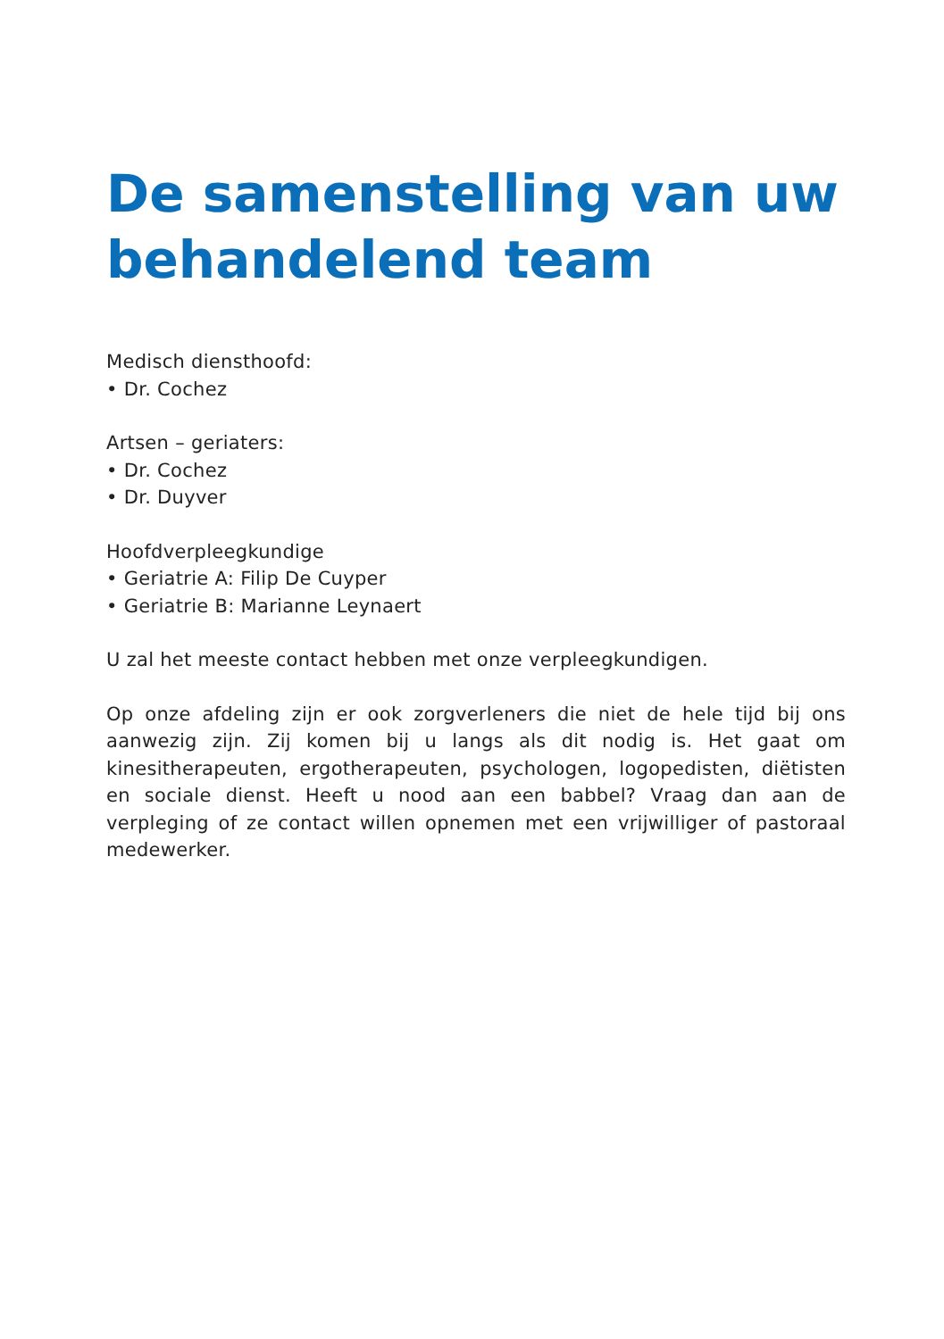De samenstelling van uw behandelend team
Medisch diensthoofd:
• Dr. Cochez
Artsen – geriaters:
• Dr. Cochez
• Dr. Duyver
Hoofdverpleegkundige
• Geriatrie A: Filip De Cuyper
• Geriatrie B: Marianne Leynaert
U zal het meeste contact hebben met onze verpleegkundigen.
Op onze afdeling zijn er ook zorgverleners die niet de hele tijd bij ons aanwezig zijn. Zij komen bij u langs als dit nodig is. Het gaat om kinesitherapeuten, ergotherapeuten, psychologen, logopedisten, diëtisten en sociale dienst. Heeft u nood aan een babbel? Vraag dan aan de verpleging of ze contact willen opnemen met een vrijwilliger of pastoraal medewerker.